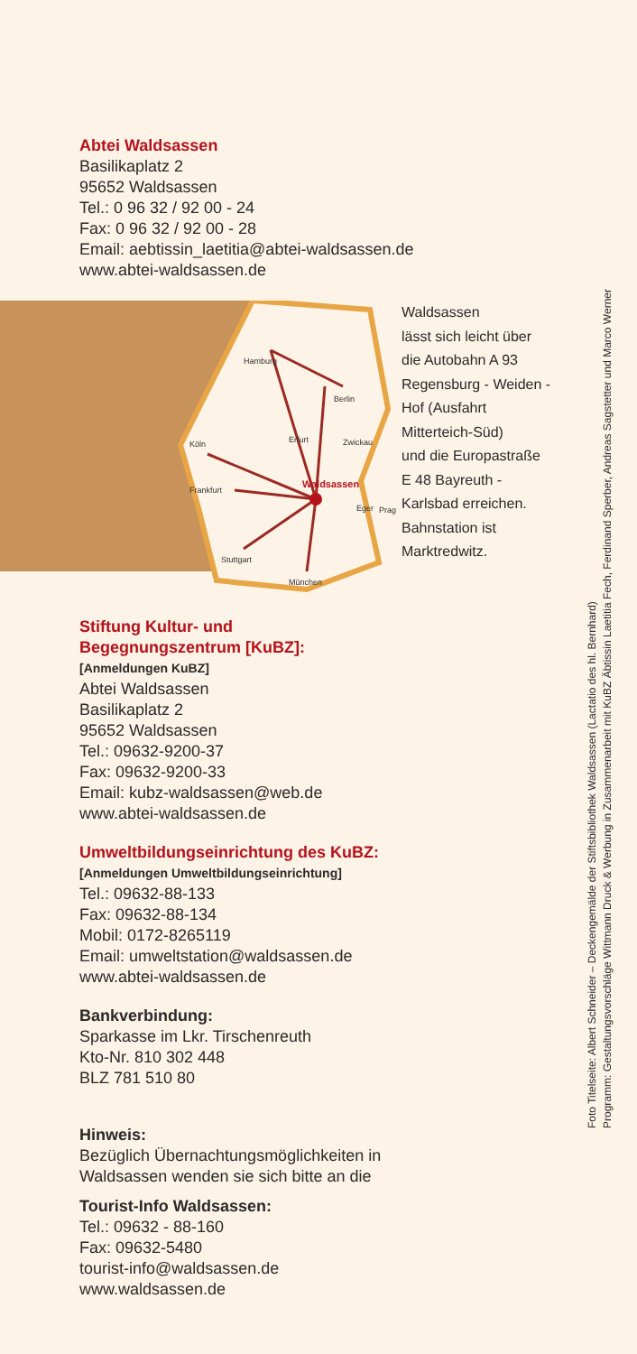Abtei Waldsassen
Basilikaplatz 2
95652 Waldsassen
Tel.: 0 96 32 / 92 00 - 24
Fax: 0 96 32 / 92 00 - 28
Email: aebtissin_laetitia@abtei-waldsassen.de
www.abtei-waldsassen.de
Hamburg
Berlin
Köln
Erfurt
Zwickau
Frankfurt
Eger
Prag
Stuttgart
München
Waldsassen
Waldsassen
lässt sich leicht über
die Autobahn A 93
Regensburg - Weiden -
Hof (Ausfahrt
Mitterteich-Süd)
und die Europastraße
E 48 Bayreuth -
Karlsbad erreichen.
Bahnstation ist
Marktredwitz.
Stiftung Kultur- und
Begegnungszentrum [KuBZ]:
[Anmeldungen KuBZ]
Abtei Waldsassen
Basilikaplatz 2
95652 Waldsassen
Tel.: 09632-9200-37
Fax: 09632-9200-33
Email: kubz-waldsassen@web.de
www.abtei-waldsassen.de
Umweltbildungseinrichtung des KuBZ:
[Anmeldungen Umweltbildungseinrichtung]
Tel.: 09632-88-133
Fax: 09632-88-134
Mobil: 0172-8265119
Email: umweltstation@waldsassen.de
www.abtei-waldsassen.de
Bankverbindung:
Sparkasse im Lkr. Tirschenreuth
Kto-Nr. 810 302 448
BLZ 781 510 80
Hinweis:
Bezüglich Übernachtungsmöglichkeiten in
Waldsassen wenden sie sich bitte an die
Tourist-Info Waldsassen:
Tel.: 09632 - 88-160
Fax: 09632-5480
tourist-info@waldsassen.de
www.waldsassen.de
Foto Titelseite: Albert Schneider – Deckengemälde der Stiftsbibliothek Waldsassen (Lactatio des hl. Bernhard)
Programm: Gestaltungsvorschläge Wittmann Druck & Werbung in Zusammenarbeit mit KuBZ Äbtissin Laetitia Fech, Ferdinand Sperber, Andreas Sagstetter und Marco Werner